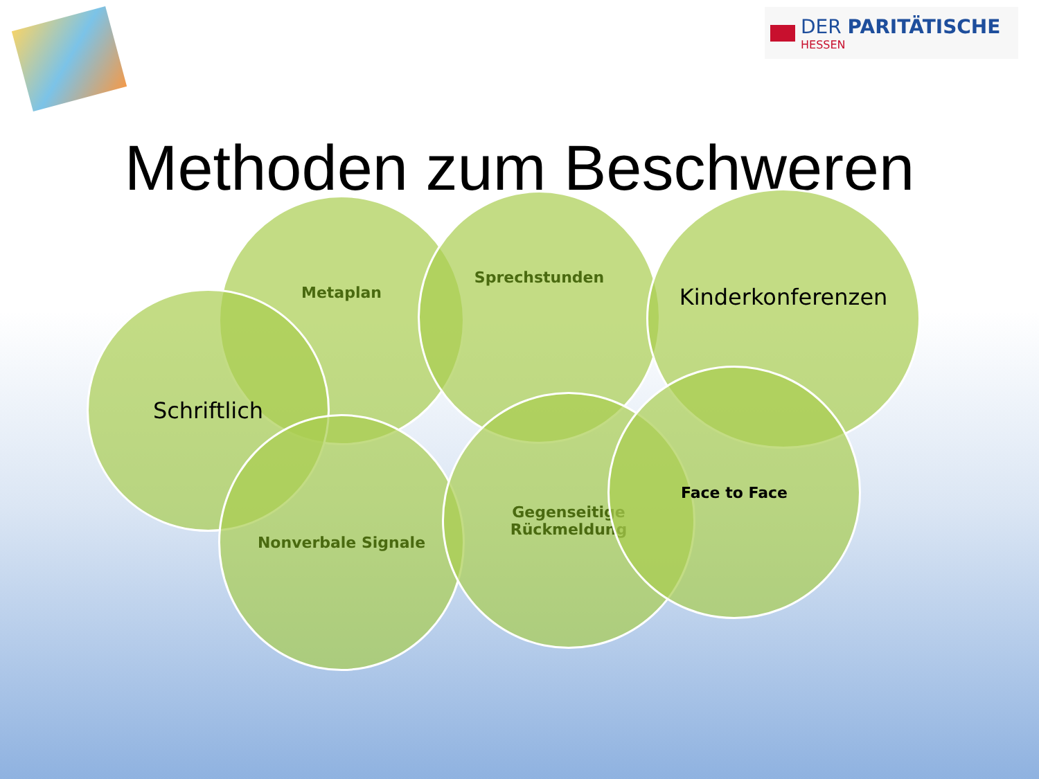DER PARITÄTISCHE
HESSEN
Methoden zum Beschweren
Metaplan Sprechstunden Kinderkonferenzen
Schriftlich
Nonverbale Signale
Gegenseitige
Rückmeldung
Face to Face